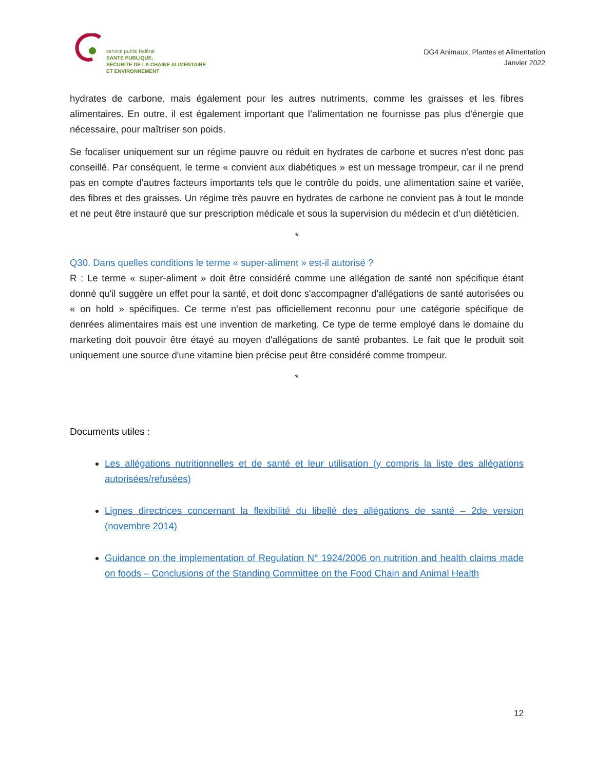service public fédéral
SANTE PUBLIQUE,
SECURITE DE LA CHAINE ALIMENTAIRE
ET ENVIRONNEMENT
DG4 Animaux, Plantes et Alimentation
Janvier 2022
hydrates de carbone, mais également pour les autres nutriments, comme les graisses et les fibres alimentaires. En outre, il est également important que l’alimentation ne fournisse pas plus d'énergie que nécessaire, pour maîtriser son poids.
Se focaliser uniquement sur un régime pauvre ou réduit en hydrates de carbone et sucres n'est donc pas conseillé. Par conséquent, le terme « convient aux diabétiques » est un message trompeur, car il ne prend pas en compte d'autres facteurs importants tels que le contrôle du poids, une alimentation saine et variée, des fibres et des graisses. Un régime très pauvre en hydrates de carbone ne convient pas à tout le monde et ne peut être instauré que sur prescription médicale et sous la supervision du médecin et d’un diététicien.
*
Q30. Dans quelles conditions le terme « super-aliment » est-il autorisé ?
R : Le terme « super-aliment » doit être considéré comme une allégation de santé non spécifique étant donné qu'il suggère un effet pour la santé, et doit donc s'accompagner d'allégations de santé autorisées ou « on hold » spécifiques. Ce terme n'est pas officiellement reconnu pour une catégorie spécifique de denrées alimentaires mais est une invention de marketing. Ce type de terme employé dans le domaine du marketing doit pouvoir être étayé au moyen d'allégations de santé probantes. Le fait que le produit soit uniquement une source d'une vitamine bien précise peut être considéré comme trompeur.
*
Documents utiles :
Les allégations nutritionnelles et de santé et leur utilisation (y compris la liste des allégations autorisées/refusées)
Lignes directrices concernant la flexibilité du libellé des allégations de santé – 2de version (novembre 2014)
Guidance on the implementation of Regulation N° 1924/2006 on nutrition and health claims made on foods – Conclusions of the Standing Committee on the Food Chain and Animal Health
12